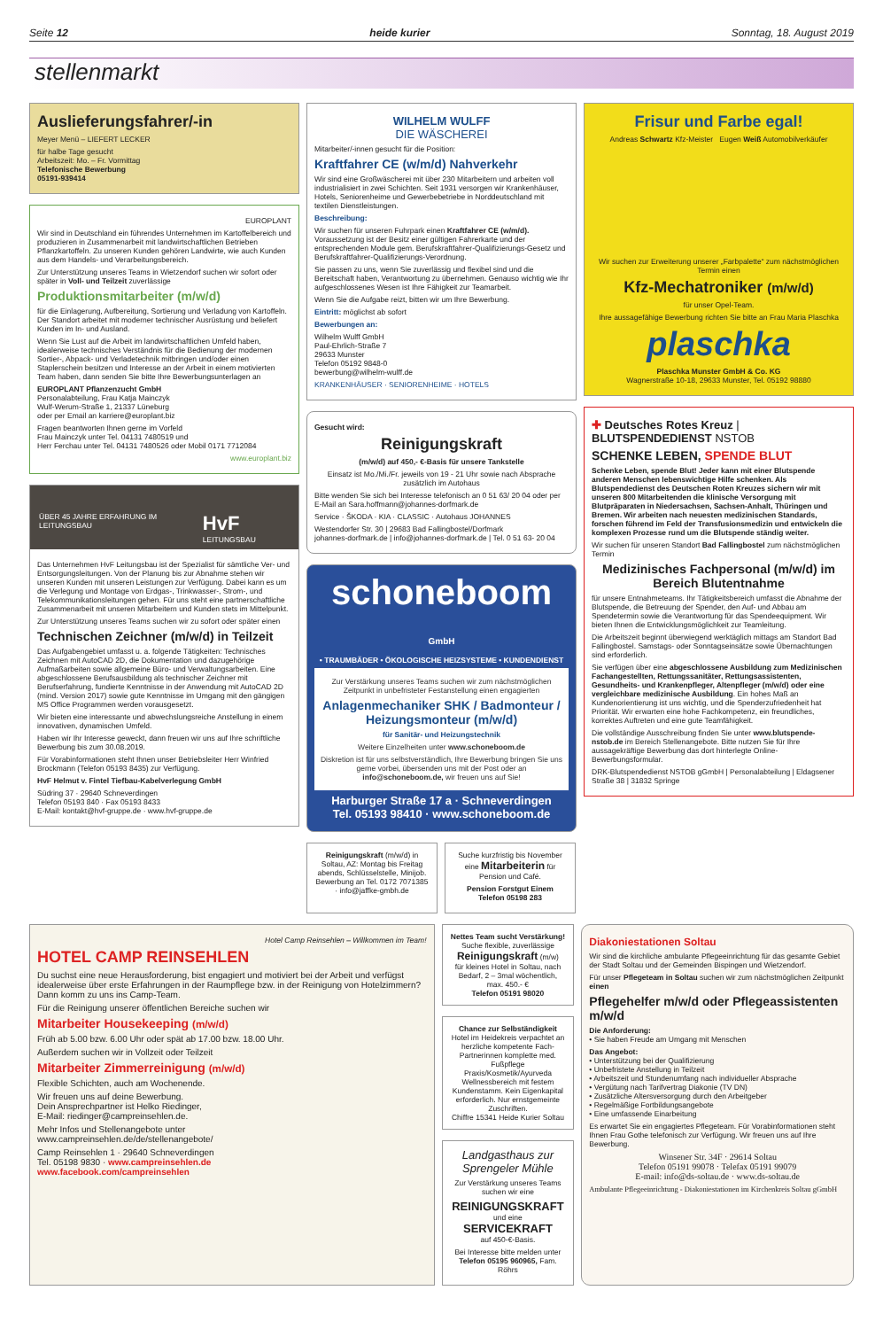Seite 12 heide kurier Sonntag, 18. August 2019
stellenmarkt
Auslieferungsfahrer/-in
Meyer Menü – LIEFERT LECKER
für halbe Tage gesucht
Arbeitszeit: Mo. – Fr. Vormittag
Telefonische Bewerbung
05191-939414
EUROPLANT
Wir sind in Deutschland ein führendes Unternehmen im Kartoffelbereich und produzieren in Zusammenarbeit mit landwirtschaftlichen Betrieben Pflanzkartoffeln. Zu unseren Kunden gehören Landwirte, wie auch Kunden aus dem Handels- und Verarbeitungsbereich.
Zur Unterstützung unseres Teams in Wietzendorf suchen wir sofort oder später in Voll- und Teilzeit zuverlässige
Produktionsmitarbeiter (m/w/d)
für die Einlagerung, Aufbereitung, Sortierung und Verladung von Kartoffeln. Der Standort arbeitet mit moderner technischer Ausrüstung und beliefert Kunden im In- und Ausland.
Wenn Sie Lust auf die Arbeit im landwirtschaftlichen Umfeld haben, idealerweise technisches Verständnis für die Bedienung der modernen Sortier-, Abpack- und Verladetechnik mitbringen und/oder einen Staplerschein besitzen und Interesse an der Arbeit in einem motivierten Team haben, dann senden Sie bitte Ihre Bewerbungsunterlagen an
EUROPLANT Pflanzenzucht GmbH
Personalabteilung, Frau Katja Mainczyk
Wulf-Werum-Straße 1, 21337 Lüneburg
oder per Email an karriere@europlant.biz
Fragen beantworten Ihnen gerne im Vorfeld
Frau Mainczyk unter Tel. 04131 7480519 und
Herr Ferchau unter Tel. 04131 7480526 oder Mobil 0171 7712084
www.europlant.biz
ÜBER 45 JAHRE ERFAHRUNG IM LEITUNGSBAU HvF LEITUNGSBAU
Das Unternehmen HvF Leitungsbau ist der Spezialist für sämtliche Ver- und Entsorgungsleitungen. Von der Planung bis zur Abnahme stehen wir unseren Kunden mit unseren Leistungen zur Verfügung. Dabei kann es um die Verlegung und Montage von Erdgas-, Trinkwasser-, Strom-, und Telekommunikationsleitungen gehen. Für uns steht eine partnerschaftliche Zusammenarbeit mit unseren Mitarbeitern und Kunden stets im Mittelpunkt.
Zur Unterstützung unseres Teams suchen wir zu sofort oder später einen
Technischen Zeichner (m/w/d) in Teilzeit
Das Aufgabengebiet umfasst u. a. folgende Tätigkeiten: Technisches Zeichnen mit AutoCAD 2D, die Dokumentation und dazugehörige Aufmaßarbeiten sowie allgemeine Büro- und Verwaltungsarbeiten. Eine abgeschlossene Berufsausbildung als technischer Zeichner mit Berufserfahrung, fundierte Kenntnisse in der Anwendung mit AutoCAD 2D (mind. Version 2017) sowie gute Kenntnisse im Umgang mit den gängigen MS Office Programmen werden vorausgesetzt.
Wir bieten eine interessante und abwechslungsreiche Anstellung in einem innovativen, dynamischen Umfeld.
Haben wir Ihr Interesse geweckt, dann freuen wir uns auf Ihre schriftliche Bewerbung bis zum 30.08.2019.
Für Vorabinformationen steht Ihnen unser Betriebsleiter Herr Winfried Brockmann (Telefon 05193 8435) zur Verfügung.
HvF Helmut v. Fintel Tiefbau-Kabelverlegung GmbH
Südring 37 · 29640 Schneverdingen
Telefon 05193 840 · Fax 05193 8433
E-Mail: kontakt@hvf-gruppe.de · www.hvf-gruppe.de
WILHELM WULFF
DIE WÄSCHEREI
Mitarbeiter/-innen gesucht für die Position:
Kraftfahrer CE (w/m/d) Nahverkehr
Wir sind eine Großwäscherei mit über 230 Mitarbeitern und arbeiten voll industrialisiert in zwei Schichten. Seit 1931 versorgen wir Krankenhäuser, Hotels, Seniorenheime und Gewerbebetriebe in Norddeutschland mit textilen Dienstleistungen.
Beschreibung:
Wir suchen für unseren Fuhrpark einen Kraftfahrer CE (w/m/d). Voraussetzung ist der Besitz einer gültigen Fahrerkarte und der entsprechenden Module gem. Berufskraftfahrer-Qualifizierungs-Gesetz und Berufskraftfahrer-Qualifizierungs-Verordnung.
Sie passen zu uns, wenn Sie zuverlässig und flexibel sind und die Bereitschaft haben, Verantwortung zu übernehmen. Genauso wichtig wie Ihr aufgeschlossenes Wesen ist Ihre Fähigkeit zur Teamarbeit.
Wenn Sie die Aufgabe reizt, bitten wir um Ihre Bewerbung.
Eintritt: möglichst ab sofort
Bewerbungen an:
Wilhelm Wulff GmbH
Paul-Ehrlich-Straße 7
29633 Munster
Telefon 05192 9848-0
bewerbung@wilhelm-wulff.de
KRANKENHÄUSER · SENIORENHEIME · HOTELS
Gesucht wird:
Reinigungskraft
(m/w/d) auf 450,- €-Basis für unsere Tankstelle
Einsatz ist Mo./Mi./Fr. jeweils von 19 - 21 Uhr sowie nach Absprache zusätzlich im Autohaus
Bitte wenden Sie sich bei Interesse telefonisch an 0 51 63/ 20 04 oder per E-Mail an Sara.hoffmann@johannes-dorfmark.de
Service · ŠKODA · KIA · CLASSIC · Autohaus JOHANNES
Westendorfer Str. 30 | 29683 Bad Fallingbostel/Dorfmark
johannes-dorfmark.de | info@johannes-dorfmark.de | Tel. 0 51 63- 20 04
schoneboom GmbH
• TRAUMBÄDER • ÖKOLOGISCHE HEIZSYSTEME • KUNDENDIENST
Zur Verstärkung unseres Teams suchen wir zum nächstmöglichen Zeitpunkt in unbefristeter Festanstellung einen engagierten
Anlagenmechaniker SHK / Badmonteur / Heizungsmonteur (m/w/d)
für Sanitär- und Heizungstechnik
Weitere Einzelheiten unter www.schoneboom.de
Diskretion ist für uns selbstverständlich, Ihre Bewerbung bringen Sie uns gerne vorbei, übersenden uns mit der Post oder an info@schoneboom.de, wir freuen uns auf Sie!
Harburger Straße 17 a · Schneverdingen
Tel. 05193 98410 · www.schoneboom.de
Reinigungskraft (m/w/d) in Soltau, AZ: Montag bis Freitag abends, Schlüsselstelle, Minijob. Bewerbung an Tel. 0172 7071385 · info@jaffke-gmbh.de
Suche kurzfristig bis November eine Mitarbeiterin für Pension und Café.
Pension Forstgut Einem
Telefon 05198 283
Frisur und Farbe egal!
Andreas Schwartz Kfz-Meister Eugen Weiß Automobilverkäufer
Wir suchen zur Erweiterung unserer „Farbpalette“ zum nächstmöglichen Termin einen
Kfz-Mechatroniker (m/w/d)
für unser Opel-Team.
Ihre aussagefähige Bewerbung richten Sie bitte an Frau Maria Plaschka
plaschka
Plaschka Munster GmbH & Co. KG
Wagnerstraße 10-18, 29633 Munster, Tel. 05192 98880
✚ Deutsches Rotes Kreuz | BLUTSPENDEDIENST NSTOB
SCHENKE LEBEN, SPENDE BLUT
Schenke Leben, spende Blut! Jeder kann mit einer Blutspende anderen Menschen lebenswichtige Hilfe schenken. Als Blutspendedienst des Deutschen Roten Kreuzes sichern wir mit unseren 800 Mitarbeitenden die klinische Versorgung mit Blutpräparaten in Niedersachsen, Sachsen-Anhalt, Thüringen und Bremen. Wir arbeiten nach neuesten medizinischen Standards, forschen führend im Feld der Transfusionsmedizin und entwickeln die komplexen Prozesse rund um die Blutspende ständig weiter.
Wir suchen für unseren Standort Bad Fallingbostel zum nächstmöglichen Termin
Medizinisches Fachpersonal (m/w/d) im Bereich Blutentnahme
für unsere Entnahmeteams. Ihr Tätigkeitsbereich umfasst die Abnahme der Blutspende, die Betreuung der Spender, den Auf- und Abbau am Spendetermin sowie die Verantwortung für das Spendeequipment. Wir bieten Ihnen die Entwicklungsmöglichkeit zur Teamleitung.
Die Arbeitszeit beginnt überwiegend werktäglich mittags am Standort Bad Fallingbostel. Samstags- oder Sonntagseinsätze sowie Übernachtungen sind erforderlich.
Sie verfügen über eine abgeschlossene Ausbildung zum Medizinischen Fachangestellten, Rettungssanitäter, Rettungsassistenten, Gesundheits- und Krankenpfleger, Altenpfleger (m/w/d) oder eine vergleichbare medizinische Ausbildung. Ein hohes Maß an Kundenorientierung ist uns wichtig, und die Spenderzufriedenheit hat Priorität. Wir erwarten eine hohe Fachkompetenz, ein freundliches, korrektes Auftreten und eine gute Teamfähigkeit.
Die vollständige Ausschreibung finden Sie unter www.blutspende-nstob.de im Bereich Stellenangebote. Bitte nutzen Sie für Ihre aussagekräftige Bewerbung das dort hinterlegte Online-Bewerbungsformular.
DRK-Blutspendedienst NSTOB gGmbH | Personalabteilung | Eldagsener Straße 38 | 31832 Springe
Hotel Camp Reinsehlen – Willkommen im Team!
HOTEL CAMP REINSEHLEN
Du suchst eine neue Herausforderung, bist engagiert und motiviert bei der Arbeit und verfügst idealerweise über erste Erfahrungen in der Raumpflege bzw. in der Reinigung von Hotelzimmern? Dann komm zu uns ins Camp-Team.
Für die Reinigung unserer öffentlichen Bereiche suchen wir
Mitarbeiter Housekeeping (m/w/d)
Früh ab 5.00 bzw. 6.00 Uhr oder spät ab 17.00 bzw. 18.00 Uhr.
Außerdem suchen wir in Vollzeit oder Teilzeit
Mitarbeiter Zimmerreinigung (m/w/d)
Flexible Schichten, auch am Wochenende.
Wir freuen uns auf deine Bewerbung.
Dein Ansprechpartner ist Helko Riedinger,
E-Mail: riedinger@campreinsehlen.de.
Mehr Infos und Stellenangebote unter
www.campreinsehlen.de/de/stellenangebote/
Camp Reinsehlen 1 · 29640 Schneverdingen
Tel. 05198 9830 · www.campreinsehlen.de
www.facebook.com/campreinsehlen
Nettes Team sucht Verstärkung!
Suche flexible, zuverlässige Reinigungskraft (m/w)
für kleines Hotel in Soltau, nach Bedarf, 2 – 3mal wöchentlich, max. 450.- €
Telefon 05191 98020
Chance zur Selbständigkeit
Hotel im Heidekreis verpachtet an herzliche kompetente Fach-Partnerinnen komplette med. Fußpflege Praxis/Kosmetik/Ayurveda Wellnessbereich mit festem Kundenstamm. Kein Eigenkapital erforderlich. Nur ernstgemeinte Zuschriften.
Chiffre 15341 Heide Kurier Soltau
Landgasthaus zur Sprengeler Mühle
Zur Verstärkung unseres Teams suchen wir eine
REINIGUNGSKRAFT
und eine SERVICEKRAFT
auf 450-€-Basis.
Bei Interesse bitte melden unter
Telefon 05195 960965, Fam. Röhrs
Diakoniestationen Soltau
Wir sind die kirchliche ambulante Pflegeeinrichtung für das gesamte Gebiet der Stadt Soltau und der Gemeinden Bispingen und Wietzendorf.
Für unser Pflegeteam in Soltau suchen wir zum nächstmöglichen Zeitpunkt einen
Pflegehelfer m/w/d oder Pflegeassistenten m/w/d
Die Anforderung:
• Sie haben Freude am Umgang mit Menschen
Das Angebot:
• Unterstützung bei der Qualifizierung
• Unbefristete Anstellung in Teilzeit
• Arbeitszeit und Stundenumfang nach individueller Absprache
• Vergütung nach Tarifvertrag Diakonie (TV DN)
• Zusätzliche Altersversorgung durch den Arbeitgeber
• Regelmäßige Fortbildungsangebote
• Eine umfassende Einarbeitung
Es erwartet Sie ein engagiertes Pflegeteam. Für Vorabinformationen steht Ihnen Frau Gothe telefonisch zur Verfügung. Wir freuen uns auf Ihre Bewerbung.
Winsener Str. 34F · 29614 Soltau
Telefon 05191 99078 · Telefax 05191 99079
E-mail: info@ds-soltau.de · www.ds-soltau.de
Ambulante Pflegeeinrichtung - Diakoniestationen im Kirchenkreis Soltau gGmbH